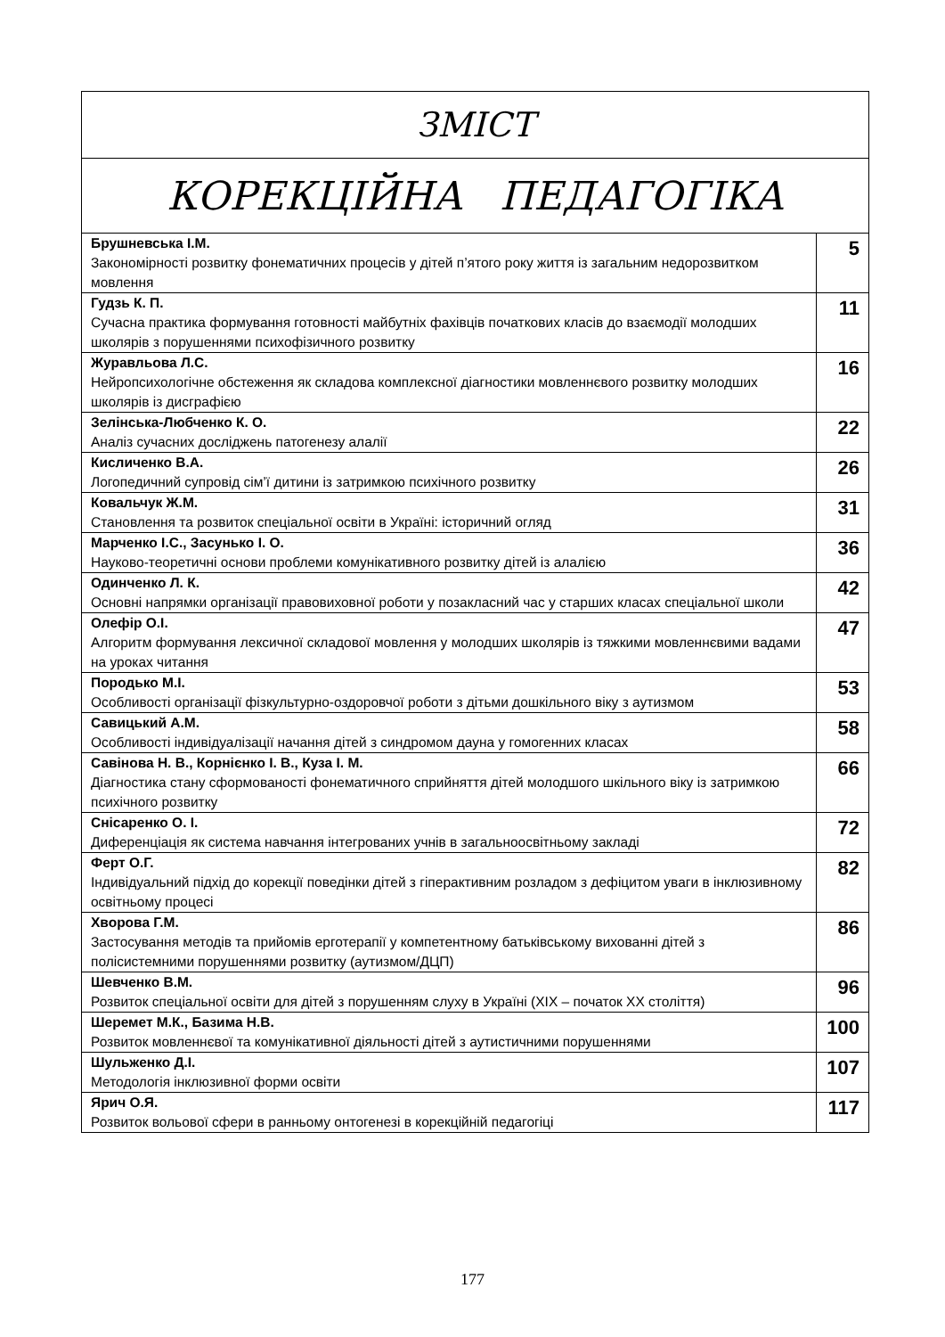| ЗМІСТ | |
| КОРЕКЦІЙНА ПЕДАГОГІКА | |
| Брушневська І.М. Закономірності розвитку фонематичних процесів у дітей п’ятого року життя із загальним недорозвитком мовлення | 5 |
| Гудзь К. П. Сучасна практика формування готовності майбутніх фахівців початкових класів до взаємодії молодших школярів з порушеннями психофізичного розвитку | 11 |
| Журавльова Л.С. Нейропсихологічне обстеження як складова комплексної діагностики мовленнєвого розвитку молодших школярів із дисграфією | 16 |
| Зелінська-Любченко К. О. Аналіз сучасних досліджень патогенезу алалії | 22 |
| Кисличенко В.А. Логопедичний супровід сім’ї дитини із затримкою психічного розвитку | 26 |
| Ковальчук Ж.М. Становлення та розвиток спеціальної освіти в Україні: історичний огляд | 31 |
| Марченко І.С., Засунько І. О. Науково-теоретичні основи проблеми комунікативного розвитку дітей із алалією | 36 |
| Одинченко Л. К. Основні напрямки організації правовиховної роботи у позакласний час у старших класах спеціальної школи | 42 |
| Олефір О.І. Алгоритм формування лексичної складової мовлення у молодших школярів із тяжкими мовленнєвими вадами на уроках читання | 47 |
| Породько М.І. Особливості організації фізкультурно-оздоровчої роботи з дітьми дошкільного віку з аутизмом | 53 |
| Савицький А.М. Особливості індивідуалізації начання дітей з синдромом дауна у гомогенних класах | 58 |
| Савінова Н. В., Корнієнко І. В., Куза І. М. Діагностика стану сформованості фонематичного сприйняття дітей молодшого шкільного віку із затримкою психічного розвитку | 66 |
| Снісаренко О. І. Диференціація як система навчання інтегрованих учнів в загальноосвітньому закладі | 72 |
| Ферт О.Г. Індивідуальний підхід до корекції поведінки дітей з гіперактивним розладом з дефіцитом уваги в інклюзивному освітньому процесі | 82 |
| Хворова Г.М. Застосування методів та прийомів ерготерапії у компетентному батьківському вихованні дітей з полісистемними порушеннями розвитку (аутизмом/ДЦП) | 86 |
| Шевченко В.М. Розвиток спеціальної освіти для дітей з порушенням слуху в Україні (ХІХ – початок ХХ століття) | 96 |
| Шеремет М.К., Базима Н.В. Розвиток мовленнєвої та комунікативної діяльності дітей з аутистичними порушеннями | 100 |
| Шульженко Д.І. Методологія інклюзивної форми освіти | 107 |
| Ярич О.Я. Розвиток вольової сфери в ранньому онтогенезі в корекційній педагогіці | 117 |
177